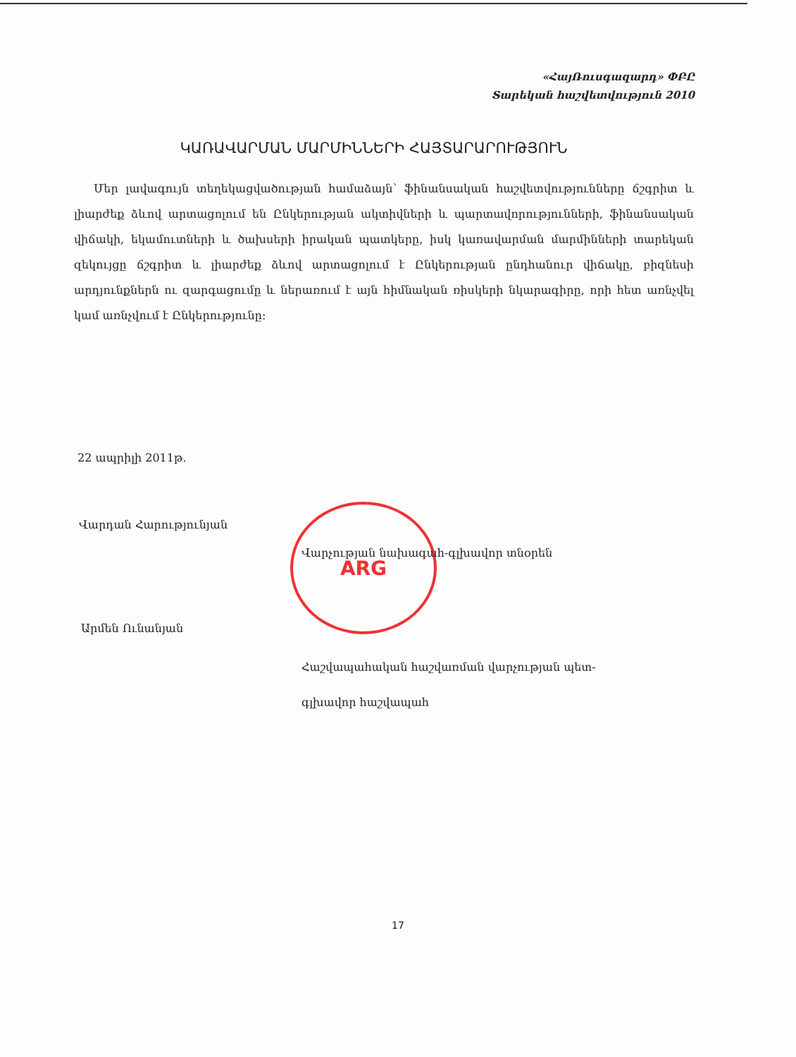«ՀայՌուսգազարդ» ՓԲԸ
Տարեկան հաշվետվություն 2010
ԿԱՌԱՎԱՐՄԱՆ ՄԱՐՄԻՆՆԵՐԻ ՀԱՅՏԱՐԱՐՈՒԹՅՈՒՆ
Մեր լավագույն տեղեկացվածության համաձայն՝ ֆինանսական հաշվետվությունները ճշգրիտ և լիարժեք ձևով արտացոլում են Ընկերության ակտիվների և պարտավորությունների, ֆինանսական վիճակի, եկամուտների և ծախսերի իրական պատկերը, իսկ կառավարման մարմինների տարեկան զեկույցը ճշգրիտ և լիարժեք ձևով արտացոլում է Ընկերության ընդհանուր վիճակը, բիզնեսի արդյունքներն ու զարգացումը և ներառում է այն հիմնական ռիսկերի նկարագիրը, որի հետ առնչվել կամ առնչվում է Ընկերությունը:
22 ապրիլի 2011թ.
ARG
Վարդան Հարությունյան
Վարչության նախագահ-գլխավոր տնօրեն
Արմեն Ունանյան
Հաշվապահական հաշվառման վարչության պետ-
գլխավոր հաշվապահ
17